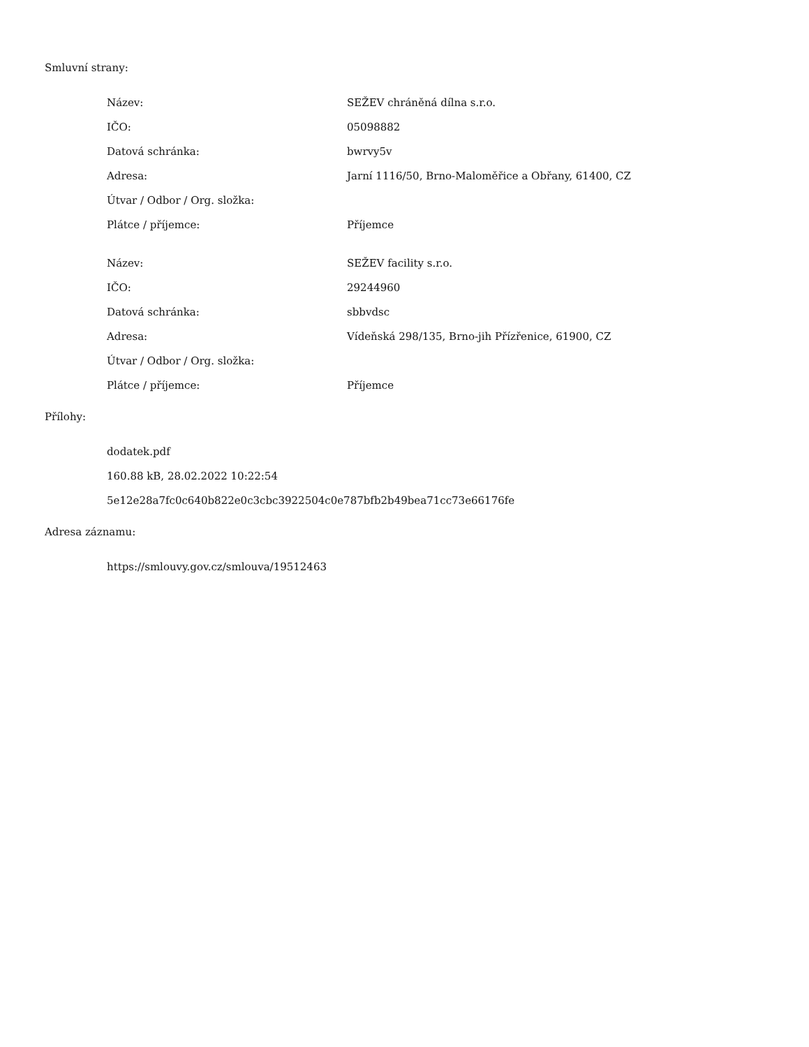Smluvní strany:
| Název: | SEŽEV chráněná dílna s.r.o. |
| IČO: | 05098882 |
| Datová schránka: | bwrvy5v |
| Adresa: | Jarní 1116/50, Brno-Maloměřice a Obřany, 61400, CZ |
| Útvar / Odbor / Org. složka: | |
| Plátce / příjemce: | Příjemce |
| Název: | SEŽEV facility s.r.o. |
| IČO: | 29244960 |
| Datová schránka: | sbbvdsc |
| Adresa: | Vídeňská 298/135, Brno-jih Přízřenice, 61900, CZ |
| Útvar / Odbor / Org. složka: | |
| Plátce / příjemce: | Příjemce |
Přílohy:
dodatek.pdf
160.88 kB, 28.02.2022 10:22:54
5e12e28a7fc0c640b822e0c3cbc3922504c0e787bfb2b49bea71cc73e66176fe
Adresa záznamu:
https://smlouvy.gov.cz/smlouva/19512463